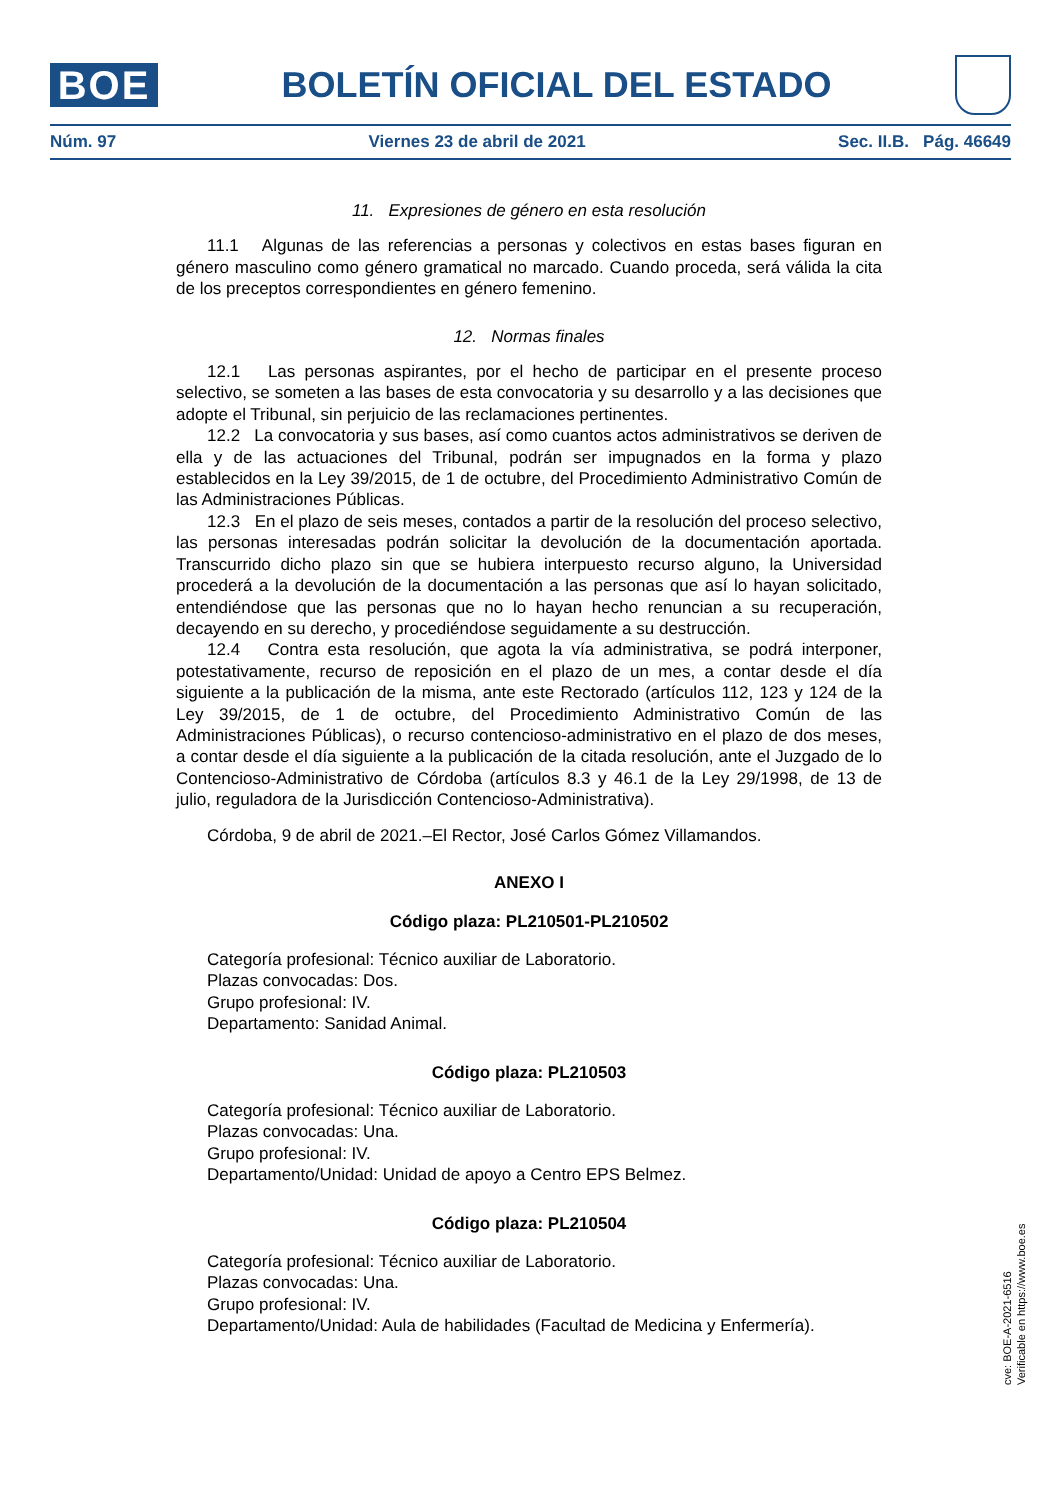BOE
BOLETÍN OFICIAL DEL ESTADO
Núm. 97 Viernes 23 de abril de 2021 Sec. II.B. Pág. 46649
11. Expresiones de género en esta resolución
11.1 Algunas de las referencias a personas y colectivos en estas bases figuran en género masculino como género gramatical no marcado. Cuando proceda, será válida la cita de los preceptos correspondientes en género femenino.
12. Normas finales
12.1 Las personas aspirantes, por el hecho de participar en el presente proceso selectivo, se someten a las bases de esta convocatoria y su desarrollo y a las decisiones que adopte el Tribunal, sin perjuicio de las reclamaciones pertinentes.
12.2 La convocatoria y sus bases, así como cuantos actos administrativos se deriven de ella y de las actuaciones del Tribunal, podrán ser impugnados en la forma y plazo establecidos en la Ley 39/2015, de 1 de octubre, del Procedimiento Administrativo Común de las Administraciones Públicas.
12.3 En el plazo de seis meses, contados a partir de la resolución del proceso selectivo, las personas interesadas podrán solicitar la devolución de la documentación aportada. Transcurrido dicho plazo sin que se hubiera interpuesto recurso alguno, la Universidad procederá a la devolución de la documentación a las personas que así lo hayan solicitado, entendiéndose que las personas que no lo hayan hecho renuncian a su recuperación, decayendo en su derecho, y procediéndose seguidamente a su destrucción.
12.4 Contra esta resolución, que agota la vía administrativa, se podrá interponer, potestativamente, recurso de reposición en el plazo de un mes, a contar desde el día siguiente a la publicación de la misma, ante este Rectorado (artículos 112, 123 y 124 de la Ley 39/2015, de 1 de octubre, del Procedimiento Administrativo Común de las Administraciones Públicas), o recurso contencioso-administrativo en el plazo de dos meses, a contar desde el día siguiente a la publicación de la citada resolución, ante el Juzgado de lo Contencioso-Administrativo de Córdoba (artículos 8.3 y 46.1 de la Ley 29/1998, de 13 de julio, reguladora de la Jurisdicción Contencioso-Administrativa).
Córdoba, 9 de abril de 2021.–El Rector, José Carlos Gómez Villamandos.
ANEXO I
Código plaza: PL210501-PL210502
Categoría profesional: Técnico auxiliar de Laboratorio.
Plazas convocadas: Dos.
Grupo profesional: IV.
Departamento: Sanidad Animal.
Código plaza: PL210503
Categoría profesional: Técnico auxiliar de Laboratorio.
Plazas convocadas: Una.
Grupo profesional: IV.
Departamento/Unidad: Unidad de apoyo a Centro EPS Belmez.
Código plaza: PL210504
Categoría profesional: Técnico auxiliar de Laboratorio.
Plazas convocadas: Una.
Grupo profesional: IV.
Departamento/Unidad: Aula de habilidades (Facultad de Medicina y Enfermería).
cve: BOE-A-2021-6516
Verificable en https://www.boe.es